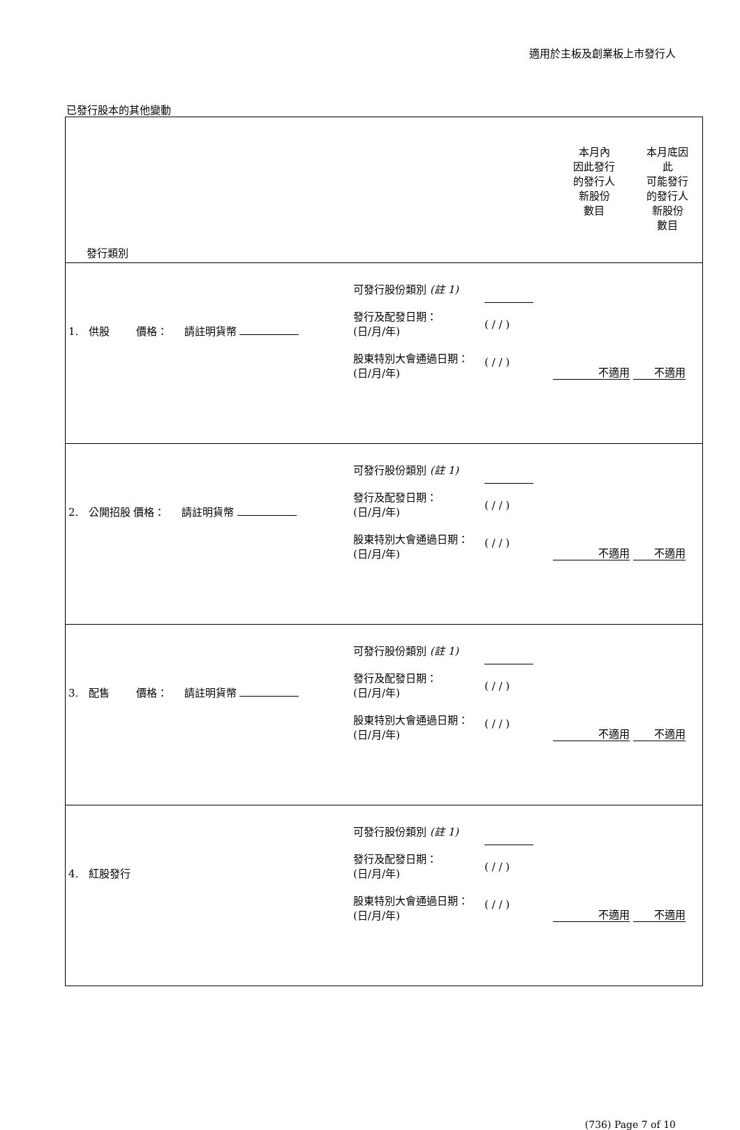適用於主板及創業板上市發行人
已發行股本的其他變動
| 發行類別 | 本月內 因此發行 的發行人 新股份 數目 | 本月底因 此 可能發行 的發行人 新股份 數目 |
| / 1. 供股 價格： 請註明貨幣 / 可發行股份類別 (註 1) 發行及配發日期： (日/月/年) 股東特別大會通過日期： (日/月/年) / ( / / ) ( / / ) / 不適用 不適用 / | | |
| / 2. 公開招股 價格： 請註明貨幣 / 可發行股份類別 (註 1) 發行及配發日期： (日/月/年) 股東特別大會通過日期： (日/月/年) / ( / / ) ( / / ) / 不適用 不適用 / | | |
| / 3. 配售 價格： 請註明貨幣 / 可發行股份類別 (註 1) 發行及配發日期： (日/月/年) 股東特別大會通過日期： (日/月/年) / ( / / ) ( / / ) / 不適用 不適用 / | | |
| / 4. 紅股發行 / 可發行股份類別 (註 1) 發行及配發日期： (日/月/年) 股東特別大會通過日期： (日/月/年) / ( / / ) ( / / ) / 不適用 不適用 / | | |
(736) Page 7 of 10